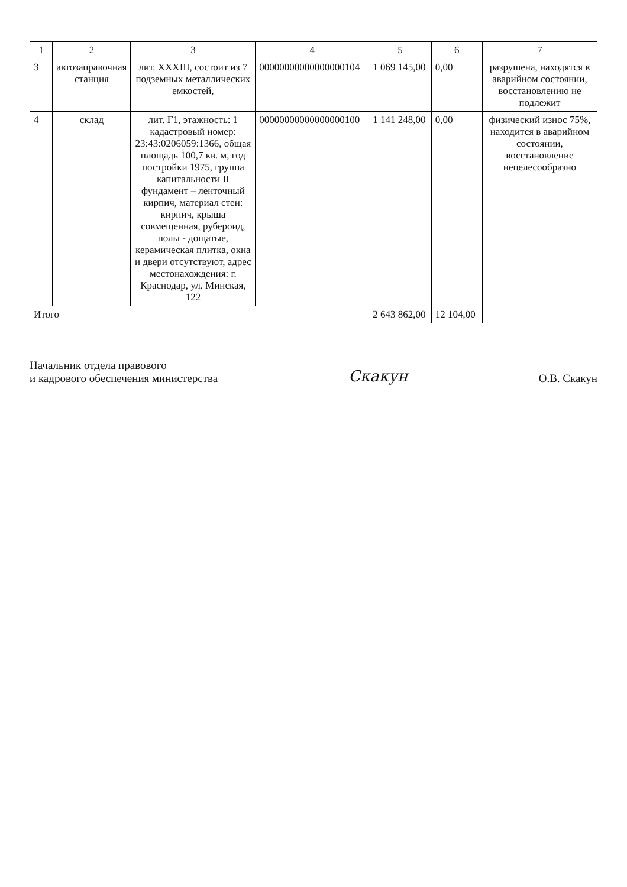| 1 | 2 | 3 | 4 | 5 | 6 | 7 |
| --- | --- | --- | --- | --- | --- | --- |
| 3 | автозаправочная станция | лит. XXXIII, состоит из 7 подземных металлических емкостей, | 00000000000000000104 | 1 069 145,00 | 0,00 | разрушена, находятся в аварийном состоянии, восстановлению не подлежит |
| 4 | склад | лит. Г1, этажность: 1 кадастровый номер: 23:43:0206059:1366, общая площадь 100,7 кв. м, год постройки 1975, группа капитальности II фундамент – ленточный кирпич, материал стен: кирпич, крыша совмещенная, рубероид, полы - дощатые, керамическая плитка, окна и двери отсутствуют, адрес местонахождения: г. Краснодар, ул. Минская, 122 | 00000000000000000100 | 1 141 248,00 | 0,00 | физический износ 75%, находится в аварийном состоянии, восстановление нецелесообразно |
| Итого | | | | 2 643 862,00 | 12 104,00 | |
Начальник отдела правового
и кадрового обеспечения министерства
Скакун
О.В. Скакун